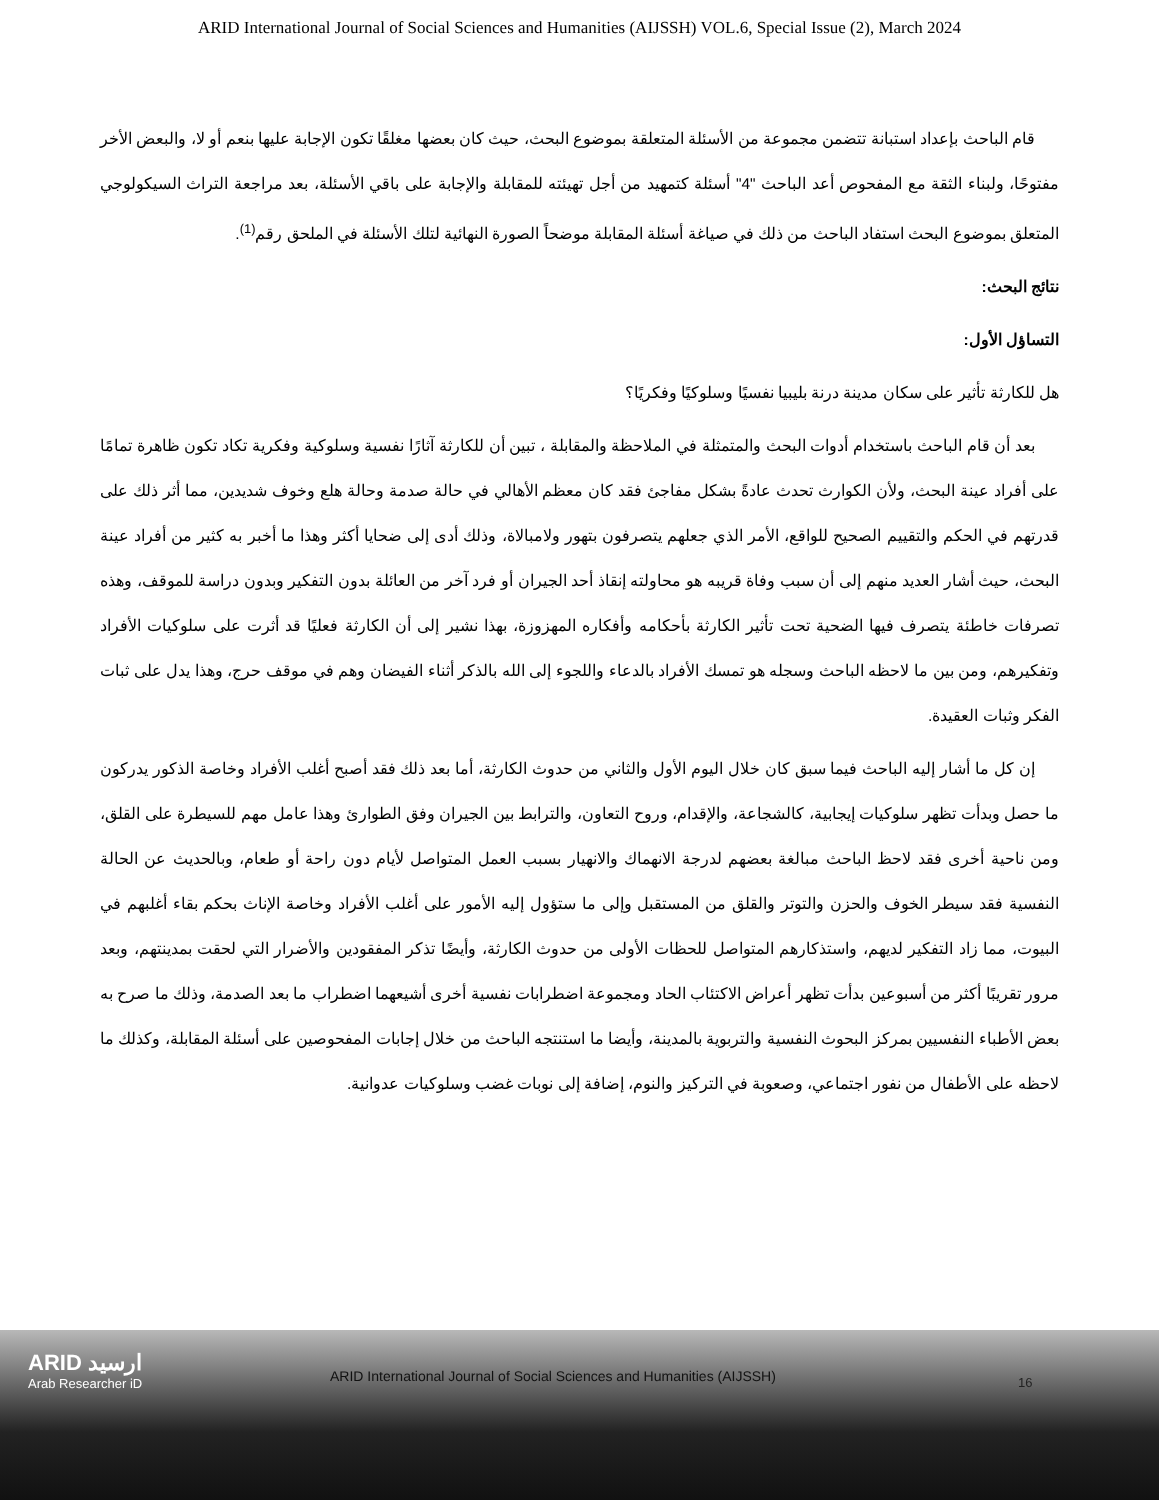ARID International Journal of Social Sciences and Humanities (AIJSSH) VOL.6, Special Issue (2), March 2024
قام الباحث بإعداد استبانة تتضمن مجموعة من الأسئلة المتعلقة بموضوع البحث، حيث كان بعضها مغلقًا تكون الإجابة عليها بنعم أو لا، والبعض الأخر مفتوحًا، ولبناء الثقة مع المفحوص أعد الباحث "4" أسئلة كتمهيد من أجل تهيئته للمقابلة والإجابة على باقي الأسئلة، بعد مراجعة التراث السيكولوجي المتعلق بموضوع البحث استفاد الباحث من ذلك في صياغة أسئلة المقابلة موضحاً الصورة النهائية لتلك الأسئلة في الملحق رقم<sup>(1)</sup>.
نتائج البحث:
التساؤل الأول:
هل للكارثة تأثير على سكان مدينة درنة بليبيا نفسيًا وسلوكيًا وفكريًا؟
بعد أن قام الباحث باستخدام أدوات البحث والمتمثلة في الملاحظة والمقابلة ، تبين أن للكارثة آثارًا نفسية وسلوكية وفكرية تكاد تكون ظاهرة تمامًا على أفراد عينة البحث، ولأن الكوارث تحدث عادةً بشكل مفاجئ فقد كان معظم الأهالي في حالة صدمة وحالة هلع وخوف شديدين، مما أثر ذلك على قدرتهم في الحكم والتقييم الصحيح للواقع، الأمر الذي جعلهم يتصرفون بتهور ولامبالاة، وذلك أدى إلى ضحايا أكثر وهذا ما أخبر به كثير من أفراد عينة البحث، حيث أشار العديد منهم إلى أن سبب وفاة قريبه هو محاولته إنقاذ أحد الجيران أو فرد آخر من العائلة بدون التفكير وبدون دراسة للموقف، وهذه تصرفات خاطئة يتصرف فيها الضحية تحت تأثير الكارثة بأحكامه وأفكاره المهزوزة، بهذا نشير إلى أن الكارثة فعليًا قد أثرت على سلوكيات الأفراد وتفكيرهم، ومن بين ما لاحظه الباحث وسجله هو تمسك الأفراد بالدعاء واللجوء إلى الله بالذكر أثناء الفيضان وهم في موقف حرج، وهذا يدل على ثبات الفكر وثبات العقيدة.
إن كل ما أشار إليه الباحث فيما سبق كان خلال اليوم الأول والثاني من حدوث الكارثة، أما بعد ذلك فقد أصبح أغلب الأفراد وخاصة الذكور يدركون ما حصل وبدأت تظهر سلوكيات إيجابية، كالشجاعة، والإقدام، وروح التعاون، والترابط بين الجيران وفق الطوارئ وهذا عامل مهم للسيطرة على القلق، ومن ناحية أخرى فقد لاحظ الباحث مبالغة بعضهم لدرجة الانهماك والانهيار بسبب العمل المتواصل لأيام دون راحة أو طعام، وبالحديث عن الحالة النفسية فقد سيطر الخوف والحزن والتوتر والقلق من المستقبل وإلى ما ستؤول إليه الأمور على أغلب الأفراد وخاصة الإناث بحكم بقاء أغلبهم في البيوت، مما زاد التفكير لديهم، واستذكارهم المتواصل للحظات الأولى من حدوث الكارثة، وأيضًا تذكر المفقودين والأضرار التي لحقت بمدينتهم، وبعد مرور تقريبًا أكثر من أسبوعين بدأت تظهر أعراض الاكتئاب الحاد ومجموعة اضطرابات نفسية أخرى أشيعهما اضطراب ما بعد الصدمة، وذلك ما صرح به بعض الأطباء النفسيين بمركز البحوث النفسية والتربوية بالمدينة، وأيضا ما استنتجه الباحث من خلال إجابات المفحوصين على أسئلة المقابلة، وكذلك ما لاحظه على الأطفال من نفور اجتماعي، وصعوبة في التركيز والنوم، إضافة إلى نوبات غضب وسلوكيات عدوانية.
ARID ارسيد
Arab Researcher iD
ARID International Journal of Social Sciences and Humanities (AIJSSH)
16